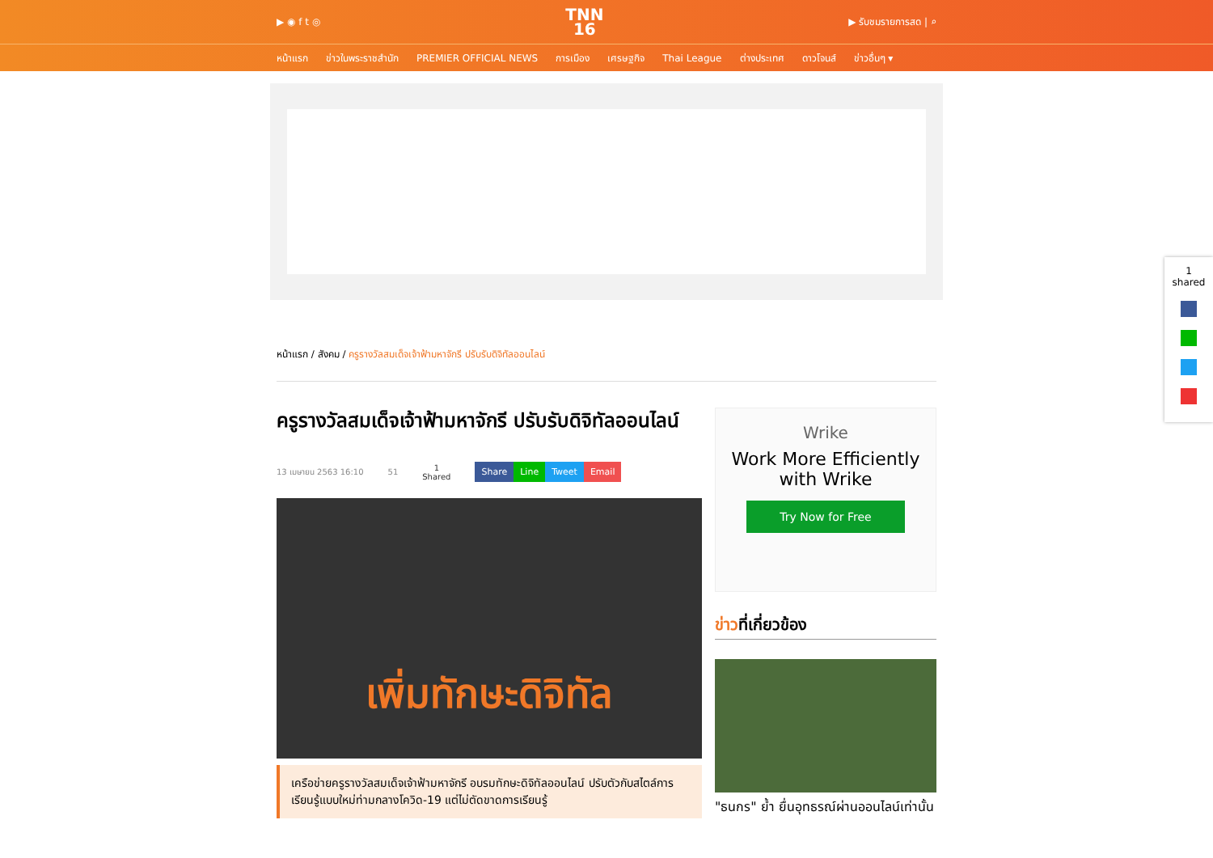▶ ◉ f t ◎
TNN
16
▶ รับชมรายการสด | ⌕
หน้าแรก ข่าวในพระราชสำนัก PREMIER OFFICIAL NEWS การเมือง เศรษฐกิจ Thai League ต่างประเทศ ดาวโจนส์ ข่าวอื่นๆ ▾
หน้าแรก / สังคม / ครูรางวัลสมเด็จเจ้าฟ้ามหาจักรี ปรับรับดิจิทัลออนไลน์
ครูรางวัลสมเด็จเจ้าฟ้ามหาจักรี ปรับรับดิจิทัลออนไลน์
13 เมษายน 2563 16:10 51 1
Shared Share Line Tweet Email
เพิ่มทักษะดิจิทัล
เครือข่ายครูรางวัลสมเด็จเจ้าฟ้ามหาจักรี อบรมทักษะดิจิทัลออนไลน์ ปรับตัวกับสไตล์การเรียนรู้แบบใหม่ท่ามกลางโควิด-19 แต่ไม่ตัดขาดการเรียนรู้
Wrike
Work More Efficiently with Wrike
Try Now for Free
ข่าวที่เกี่ยวข้อง
"ธนกร" ย้ำ ยื่นอุทธรณ์ผ่านออนไลน์เท่านั้น
1
shared